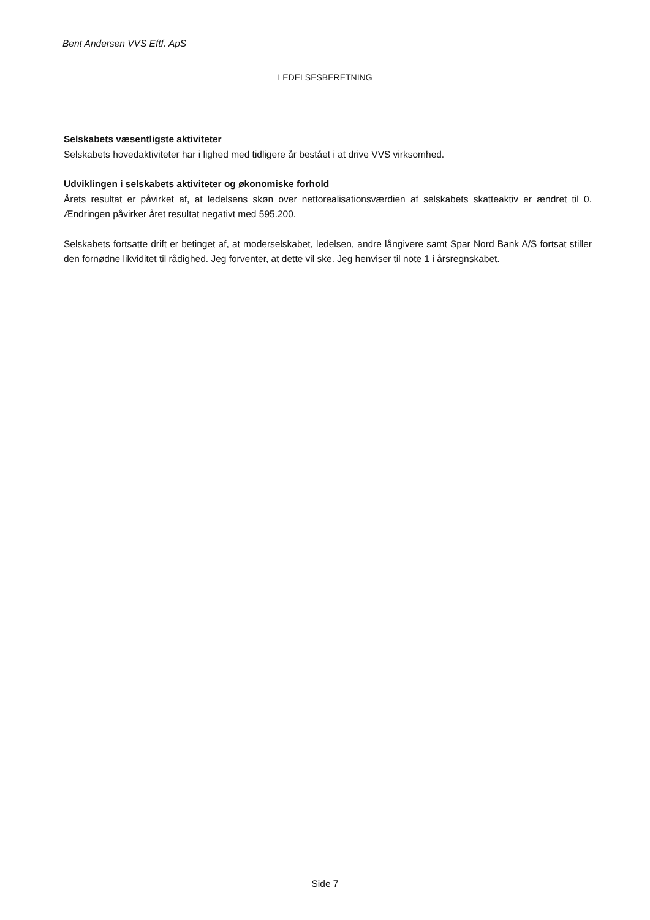Bent Andersen VVS Eftf. ApS
LEDELSESBERETNING
Selskabets væsentligste aktiviteter
Selskabets hovedaktiviteter har i lighed med tidligere år bestået i at drive VVS virksomhed.
Udviklingen i selskabets aktiviteter og økonomiske forhold
Årets resultat er påvirket af, at ledelsens skøn over nettorealisationsværdien af selskabets skatteaktiv er ændret til 0. Ændringen påvirker året resultat negativt med 595.200.
Selskabets fortsatte drift er betinget af, at moderselskabet, ledelsen, andre långivere samt Spar Nord Bank A/S fortsat stiller den fornødne likviditet til rådighed. Jeg forventer, at dette vil ske. Jeg henviser til note 1 i årsregnskabet.
Side 7